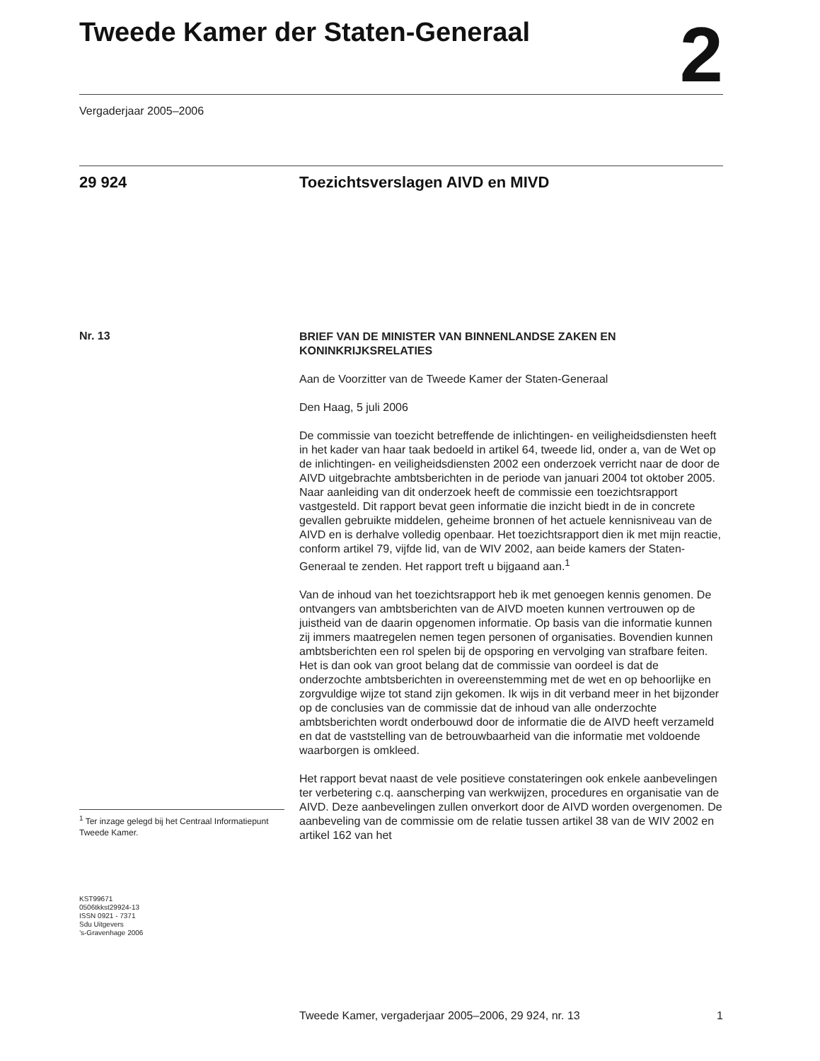Tweede Kamer der Staten-Generaal
2
Vergaderjaar 2005–2006
29 924 Toezichtsverslagen AIVD en MIVD
Nr. 13
<sup>1</sup> Ter inzage gelegd bij het Centraal Informatiepunt Tweede Kamer.
KST99671
0506tkkst29924-13
ISSN 0921 - 7371
Sdu Uitgevers
’s-Gravenhage 2006
BRIEF VAN DE MINISTER VAN BINNENLANDSE ZAKEN EN KONINKRIJKSRELATIES
Aan de Voorzitter van de Tweede Kamer der Staten-Generaal
Den Haag, 5 juli 2006
De commissie van toezicht betreffende de inlichtingen- en veiligheidsdiensten heeft in het kader van haar taak bedoeld in artikel 64, tweede lid, onder a, van de Wet op de inlichtingen- en veiligheidsdiensten 2002 een onderzoek verricht naar de door de AIVD uitgebrachte ambtsberichten in de periode van januari 2004 tot oktober 2005. Naar aanleiding van dit onderzoek heeft de commissie een toezichtsrapport vastgesteld. Dit rapport bevat geen informatie die inzicht biedt in de in concrete gevallen gebruikte middelen, geheime bronnen of het actuele kennisniveau van de AIVD en is derhalve volledig openbaar. Het toezichtsrapport dien ik met mijn reactie, conform artikel 79, vijfde lid, van de WIV 2002, aan beide kamers der Staten-Generaal te zenden. Het rapport treft u bijgaand aan.<sup>1</sup>
Van de inhoud van het toezichtsrapport heb ik met genoegen kennis genomen. De ontvangers van ambtsberichten van de AIVD moeten kunnen vertrouwen op de juistheid van de daarin opgenomen informatie. Op basis van die informatie kunnen zij immers maatregelen nemen tegen personen of organisaties. Bovendien kunnen ambtsberichten een rol spelen bij de opsporing en vervolging van strafbare feiten. Het is dan ook van groot belang dat de commissie van oordeel is dat de onderzochte ambtsberichten in overeenstemming met de wet en op behoorlijke en zorgvuldige wijze tot stand zijn gekomen. Ik wijs in dit verband meer in het bijzonder op de conclusies van de commissie dat de inhoud van alle onderzochte ambtsberichten wordt onderbouwd door de informatie die de AIVD heeft verzameld en dat de vaststelling van de betrouwbaarheid van die informatie met voldoende waarborgen is omkleed.
Het rapport bevat naast de vele positieve constateringen ook enkele aanbevelingen ter verbetering c.q. aanscherping van werkwijzen, procedures en organisatie van de AIVD. Deze aanbevelingen zullen onverkort door de AIVD worden overgenomen. De aanbeveling van de commissie om de relatie tussen artikel 38 van de WIV 2002 en artikel 162 van het
Tweede Kamer, vergaderjaar 2005–2006, 29 924, nr. 13 1